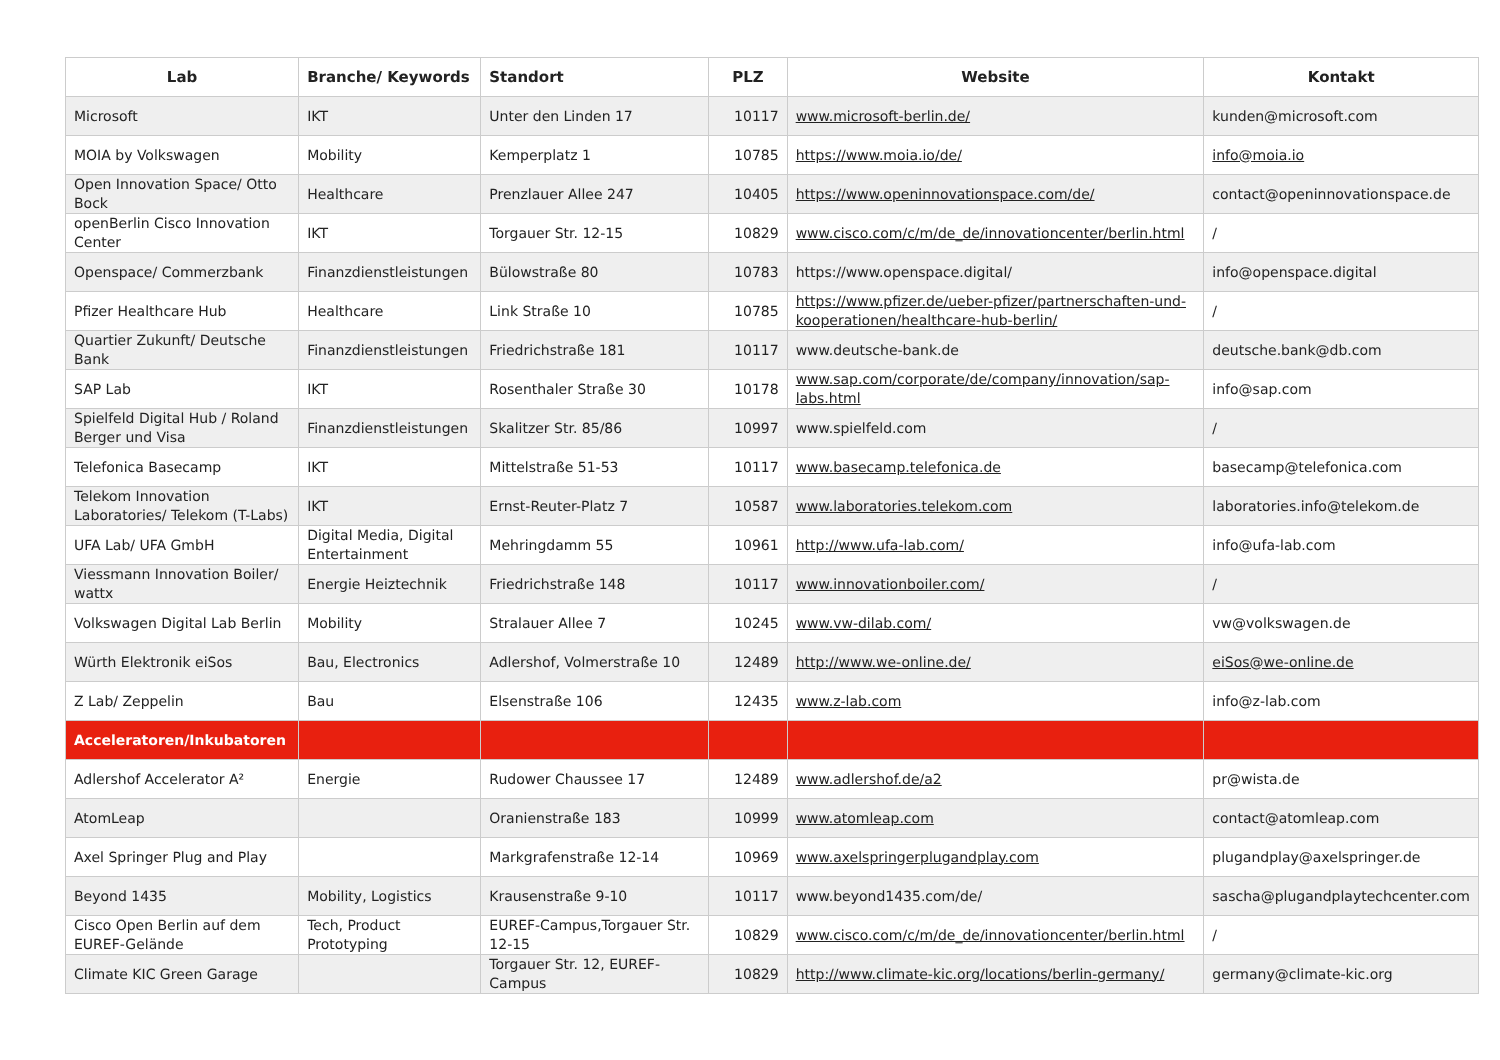| Lab | Branche/ Keywords | Standort | PLZ | Website | Kontakt |
| --- | --- | --- | --- | --- | --- |
| Microsoft | IKT | Unter den Linden 17 | 10117 | www.microsoft-berlin.de/ | kunden@microsoft.com |
| MOIA by Volkswagen | Mobility | Kemperplatz 1 | 10785 | https://www.moia.io/de/ | info@moia.io |
| Open Innovation Space/ Otto Bock | Healthcare | Prenzlauer Allee 247 | 10405 | https://www.openinnovationspace.com/de/ | contact@openinnovationspace.de |
| openBerlin Cisco Innovation Center | IKT | Torgauer Str. 12-15 | 10829 | www.cisco.com/c/m/de_de/innovationcenter/berlin.html | / |
| Openspace/ Commerzbank | Finanzdienstleistungen | Bülowstraße 80 | 10783 | https://www.openspace.digital/ | info@openspace.digital |
| Pfizer Healthcare Hub | Healthcare | Link Straße 10 | 10785 | https://www.pfizer.de/ueber-pfizer/partnerschaften-und-kooperationen/healthcare-hub-berlin/ | / |
| Quartier Zukunft/ Deutsche Bank | Finanzdienstleistungen | Friedrichstraße 181 | 10117 | www.deutsche-bank.de | deutsche.bank@db.com |
| SAP Lab | IKT | Rosenthaler Straße 30 | 10178 | www.sap.com/corporate/de/company/innovation/sap-labs.html | info@sap.com |
| Spielfeld Digital Hub / Roland Berger und Visa | Finanzdienstleistungen | Skalitzer Str. 85/86 | 10997 | www.spielfeld.com | / |
| Telefonica Basecamp | IKT | Mittelstraße 51-53 | 10117 | www.basecamp.telefonica.de | basecamp@telefonica.com |
| Telekom Innovation Laboratories/ Telekom (T-Labs) | IKT | Ernst-Reuter-Platz 7 | 10587 | www.laboratories.telekom.com | laboratories.info@telekom.de |
| UFA Lab/ UFA GmbH | Digital Media, Digital Entertainment | Mehringdamm 55 | 10961 | http://www.ufa-lab.com/ | info@ufa-lab.com |
| Viessmann Innovation Boiler/ wattx | Energie Heiztechnik | Friedrichstraße 148 | 10117 | www.innovationboiler.com/ | / |
| Volkswagen Digital Lab Berlin | Mobility | Stralauer Allee 7 | 10245 | www.vw-dilab.com/ | vw@volkswagen.de |
| Würth Elektronik eiSos | Bau, Electronics | Adlershof, Volmerstraße 10 | 12489 | http://www.we-online.de/ | eiSos@we-online.de |
| Z Lab/ Zeppelin | Bau | Elsenstraße 106 | 12435 | www.z-lab.com | info@z-lab.com |
| Acceleratoren/Inkubatoren | | | | | |
| Adlershof Accelerator A² | Energie | Rudower Chaussee 17 | 12489 | www.adlershof.de/a2 | pr@wista.de |
| AtomLeap | | Oranienstraße 183 | 10999 | www.atomleap.com | contact@atomleap.com |
| Axel Springer Plug and Play | | Markgrafenstraße 12-14 | 10969 | www.axelspringerplugandplay.com | plugandplay@axelspringer.de |
| Beyond 1435 | Mobility, Logistics | Krausenstraße 9-10 | 10117 | www.beyond1435.com/de/ | sascha@plugandplaytechcenter.com |
| Cisco Open Berlin auf dem EUREF-Gelände | Tech, Product Prototyping | EUREF-Campus,Torgauer Str. 12-15 | 10829 | www.cisco.com/c/m/de_de/innovationcenter/berlin.html | / |
| Climate KIC Green Garage | | Torgauer Str. 12, EUREF-Campus | 10829 | http://www.climate-kic.org/locations/berlin-germany/ | germany@climate-kic.org |